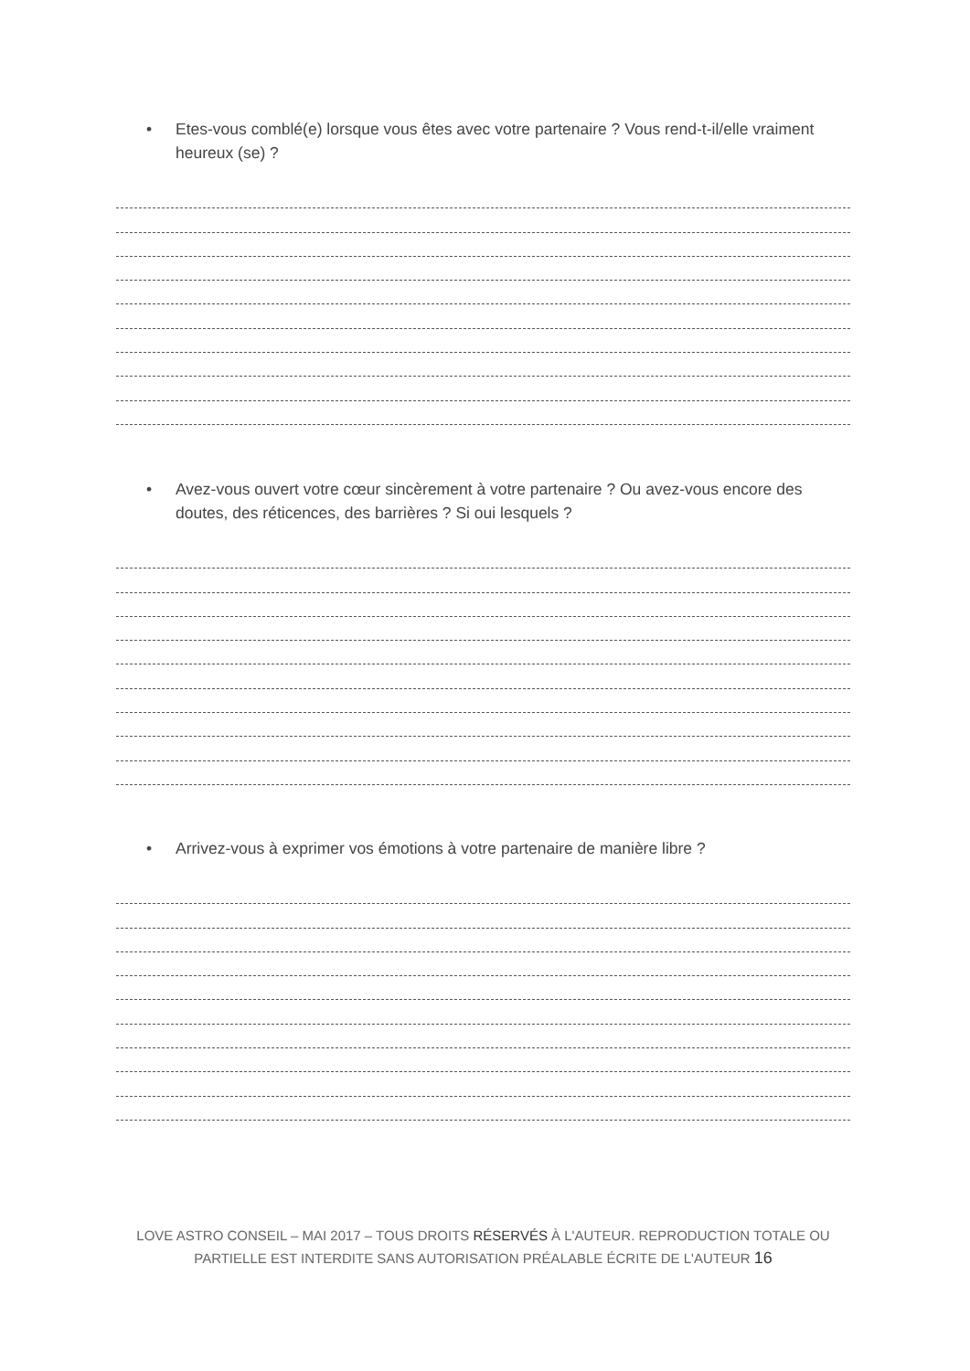• Etes-vous comblé(e) lorsque vous êtes avec votre partenaire ? Vous rend-t-il/elle vraiment heureux (se) ?
• Avez-vous ouvert votre cœur sincèrement à votre partenaire ? Ou avez-vous encore des doutes, des réticences, des barrières ? Si oui lesquels ?
• Arrivez-vous à exprimer vos émotions à votre partenaire de manière libre ?
LOVE ASTRO CONSEIL – MAI 2017 – TOUS DROITS RÉSERVÉS À L'AUTEUR. REPRODUCTION TOTALE OU PARTIELLE EST INTERDITE SANS AUTORISATION PRÉALABLE ÉCRITE DE L'AUTEUR 16